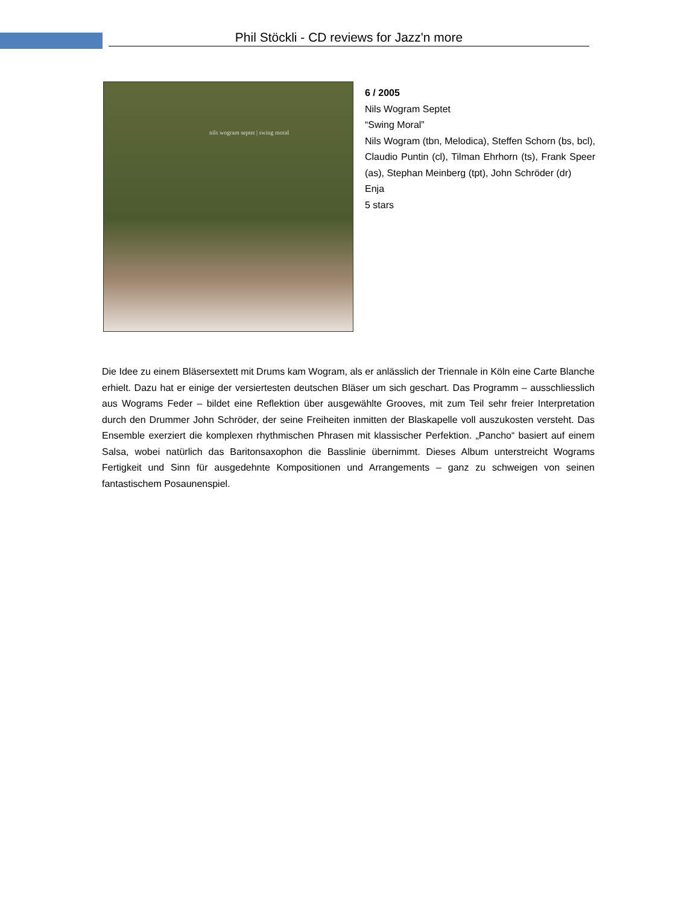Phil Stöckli - CD reviews for Jazz'n more
nils wogram septet | swing moral
6 / 2005
Nils Wogram Septet
“Swing Moral”
Nils Wogram (tbn, Melodica), Steffen Schorn (bs, bcl), Claudio Puntin (cl), Tilman Ehrhorn (ts), Frank Speer (as), Stephan Meinberg (tpt), John Schröder (dr)
Enja
5 stars
Die Idee zu einem Bläsersextett mit Drums kam Wogram, als er anlässlich der Triennale in Köln eine Carte Blanche erhielt. Dazu hat er einige der versiertesten deutschen Bläser um sich geschart. Das Programm – ausschliesslich aus Wograms Feder – bildet eine Reflektion über ausgewählte Grooves, mit zum Teil sehr freier Interpretation durch den Drummer John Schröder, der seine Freiheiten inmitten der Blaskapelle voll auszukosten versteht. Das Ensemble exerziert die komplexen rhythmischen Phrasen mit klassischer Perfektion. „Pancho“ basiert auf einem Salsa, wobei natürlich das Baritonsaxophon die Basslinie übernimmt. Dieses Album unterstreicht Wograms Fertigkeit und Sinn für ausgedehnte Kompositionen und Arrangements – ganz zu schweigen von seinen fantastischem Posaunenspiel.